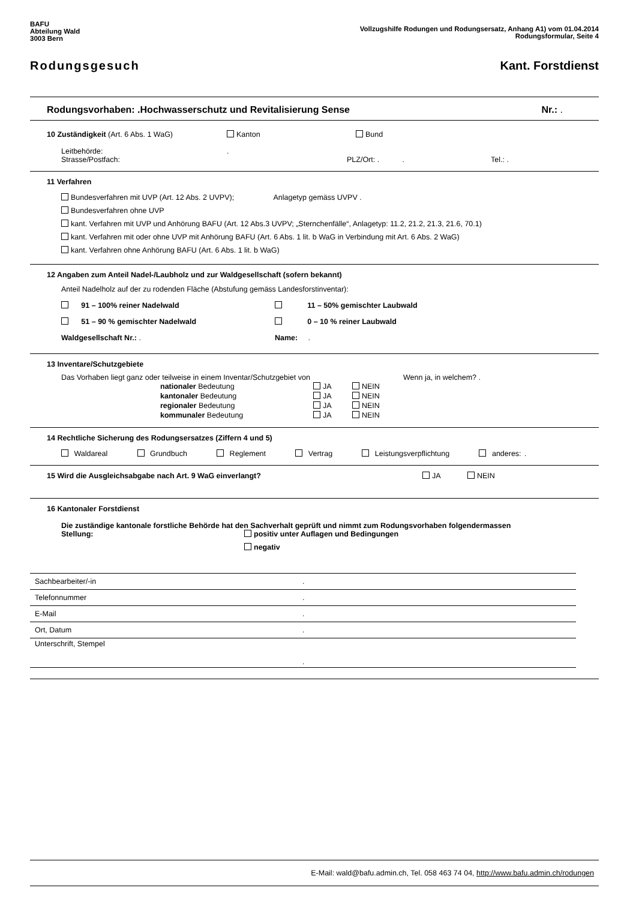BAFU
Abteilung Wald
3003 Bern
Vollzugshilfe Rodungen und Rodungsersatz, Anhang A1) vom 01.04.2014
Rodungsformular, Seite 4
Rodungsgesuch Kant. Forstdienst
Rodungsvorhaben: .Hochwasserschutz und Revitalisierung Sense Nr.: .
10 Zuständigkeit (Art. 6 Abs. 1 WaG) Kanton Bund
Leitbehörde:.
Strasse/Postfach: PLZ/Ort: . . Tel.: .
11 Verfahren
Bundesverfahren mit UVP (Art. 12 Abs. 2 UVPV); Anlagetyp gemäss UVPV .
Bundesverfahren ohne UVP
kant. Verfahren mit UVP und Anhörung BAFU (Art. 12 Abs.3 UVPV; „Sternchenfälle“, Anlagetyp: 11.2, 21.2, 21.3, 21.6, 70.1)
kant. Verfahren mit oder ohne UVP mit Anhörung BAFU (Art. 6 Abs. 1 lit. b WaG in Verbindung mit Art. 6 Abs. 2 WaG)
kant. Verfahren ohne Anhörung BAFU (Art. 6 Abs. 1 lit. b WaG)
12 Angaben zum Anteil Nadel-/Laubholz und zur Waldgesellschaft (sofern bekannt)
Anteil Nadelholz auf der zu rodenden Fläche (Abstufung gemäss Landesforstinventar):
91 – 100% reiner Nadelwald 11 – 50% gemischter Laubwald
51 – 90 % gemischter Nadelwald 0 – 10 % reiner Laubwald
Waldgesellschaft Nr.: . Name: .
13 Inventare/Schutzgebiete
Das Vorhaben liegt ganz oder teilweise in einem Inventar/Schutzgebiet von Wenn ja, in welchem? .
| nationaler Bedeutung | JA | NEIN |
| kantonaler Bedeutung | JA | NEIN |
| regionaler Bedeutung | JA | NEIN |
| kommunaler Bedeutung | JA | NEIN |
14 Rechtliche Sicherung des Rodungsersatzes (Ziffern 4 und 5)
Waldareal Grundbuch Reglement Vertrag Leistungsverpflichtung anderes: .
15 Wird die Ausgleichsabgabe nach Art. 9 WaG einverlangt? JA NEIN
16 Kantonaler Forstdienst
Die zuständige kantonale forstliche Behörde hat den Sachverhalt geprüft und nimmt zum Rodungsvorhaben folgendermassen
Stellung: positiv unter Auflagen und Bedingungen
negativ
| Sachbearbeiter/-in | . |
| Telefonnummer | . |
| E-Mail | . |
| Ort, Datum | . |
| Unterschrift, Stempel | . |
E-Mail: wald@bafu.admin.ch, Tel. 058 463 74 04, http://www.bafu.admin.ch/rodungen